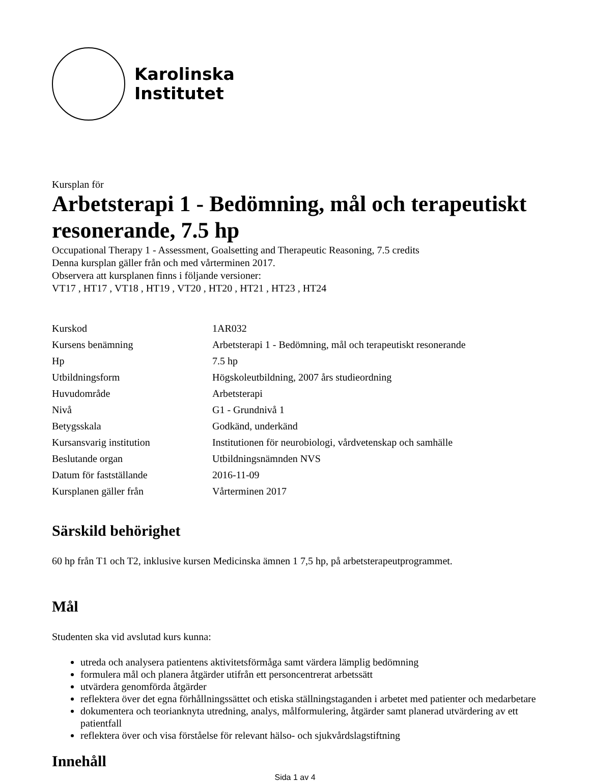Karolinska
Institutet
Kursplan för
Arbetsterapi 1 - Bedömning, mål och terapeutiskt resonerande, 7.5 hp
Occupational Therapy 1 - Assessment, Goalsetting and Therapeutic Reasoning, 7.5 credits
Denna kursplan gäller från och med vårterminen 2017.
Observera att kursplanen finns i följande versioner:
VT17 , HT17 , VT18 , HT19 , VT20 , HT20 , HT21 , HT23 , HT24
| Kurskod | 1AR032 |
| Kursens benämning | Arbetsterapi 1 - Bedömning, mål och terapeutiskt resonerande |
| Hp | 7.5 hp |
| Utbildningsform | Högskoleutbildning, 2007 års studieordning |
| Huvudområde | Arbetsterapi |
| Nivå | G1 - Grundnivå 1 |
| Betygsskala | Godkänd, underkänd |
| Kursansvarig institution | Institutionen för neurobiologi, vårdvetenskap och samhälle |
| Beslutande organ | Utbildningsnämnden NVS |
| Datum för fastställande | 2016-11-09 |
| Kursplanen gäller från | Vårterminen 2017 |
Särskild behörighet
60 hp från T1 och T2, inklusive kursen Medicinska ämnen 1 7,5 hp, på arbetsterapeutprogrammet.
Mål
Studenten ska vid avslutad kurs kunna:
utreda och analysera patientens aktivitetsförmåga samt värdera lämplig bedömning
formulera mål och planera åtgärder utifrån ett personcentrerat arbetssätt
utvärdera genomförda åtgärder
reflektera över det egna förhållningssättet och etiska ställningstaganden i arbetet med patienter och medarbetare
dokumentera och teorianknyta utredning, analys, målformulering, åtgärder samt planerad utvärdering av ett patientfall
reflektera över och visa förståelse för relevant hälso- och sjukvårdslagstiftning
Innehåll
Sida 1 av 4